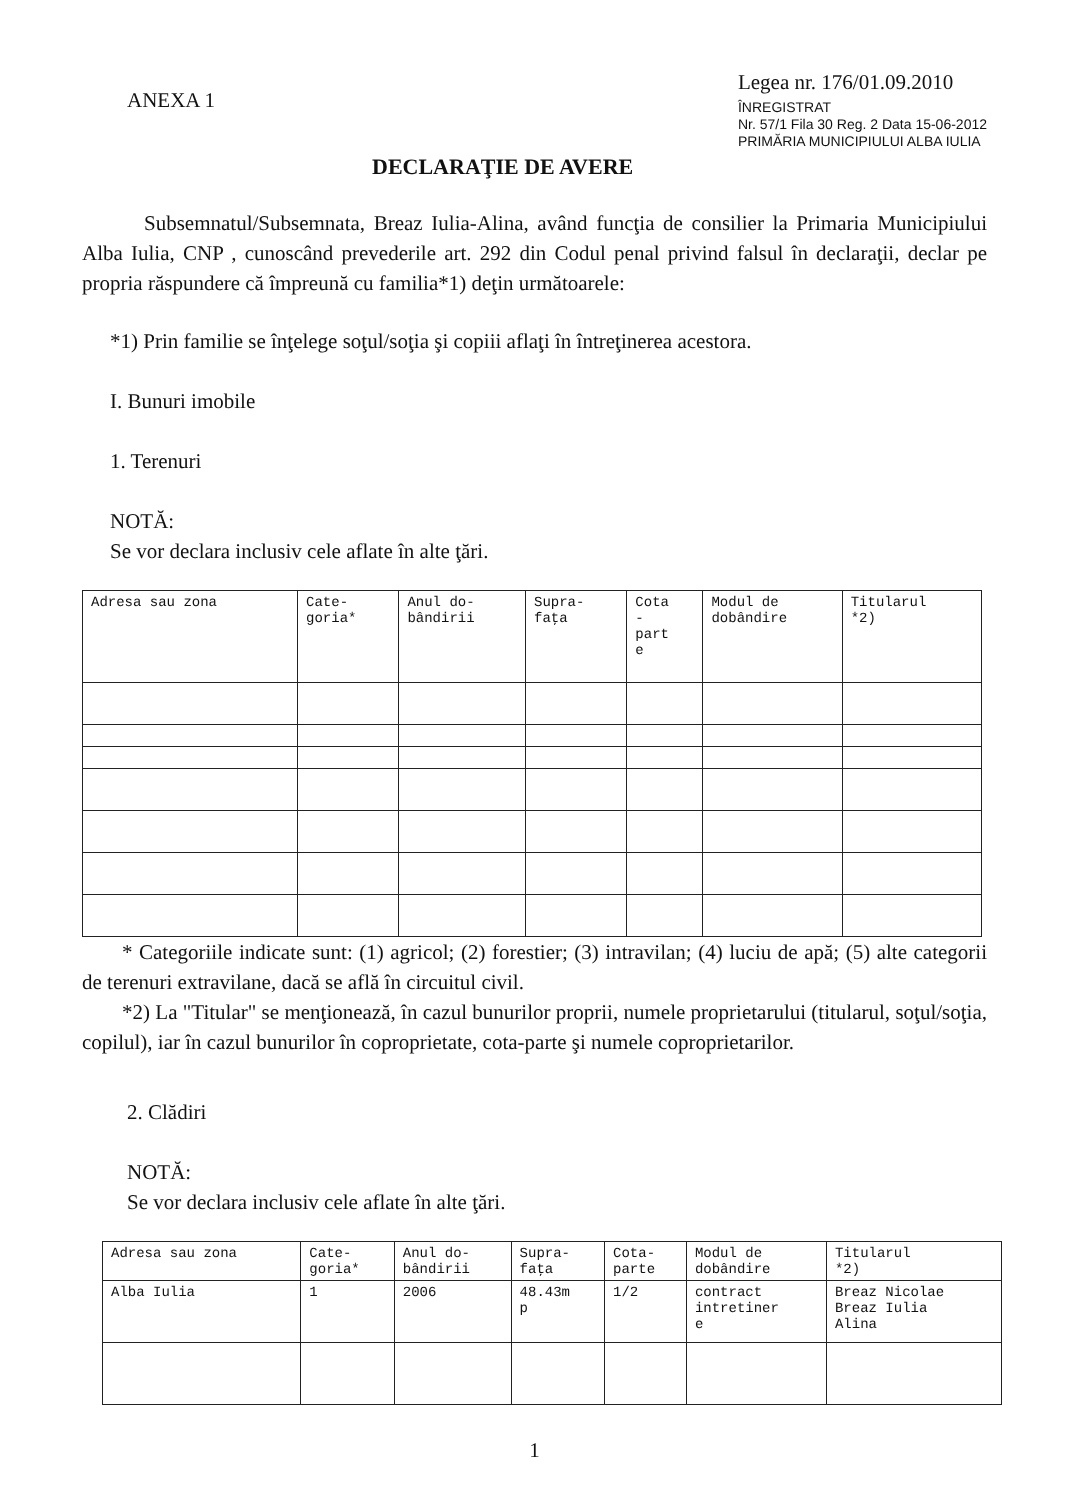ANEXA 1
Legea nr. 176/01.09.2010
ÎNREGISTRAT
Nr. 57/1 Fila 30 Reg. 2 Data 15-06-2012
PRIMĂRIA MUNICIPIULUI ALBA IULIA
DECLARAŢIE DE AVERE
Subsemnatul/Subsemnata, Breaz Iulia-Alina, având funcţia de consilier la Primaria Municipiului Alba Iulia, CNP , cunoscând prevederile art. 292 din Codul penal privind falsul în declaraţii, declar pe propria răspundere că împreună cu familia*1) deţin următoarele:
*1) Prin familie se înţelege soţul/soţia şi copiii aflaţi în întreţinerea acestora.
I. Bunuri imobile
1. Terenuri
NOTĂ:
Se vor declara inclusiv cele aflate în alte ţări.
| Adresa sau zona | Cate- goria* | Anul do- bândirii | Supra- faţa | Cota - part e | Modul de dobândire | Titularul *2) |
| --- | --- | --- | --- | --- | --- | --- |
* Categoriile indicate sunt: (1) agricol; (2) forestier; (3) intravilan; (4) luciu de apă; (5) alte categorii de terenuri extravilane, dacă se află în circuitul civil.
*2) La "Titular" se menţionează, în cazul bunurilor proprii, numele proprietarului (titularul, soţul/soţia, copilul), iar în cazul bunurilor în coproprietate, cota-parte şi numele coproprietarilor.
2. Clădiri
NOTĂ:
Se vor declara inclusiv cele aflate în alte ţări.
| Adresa sau zona | Cate- goria* | Anul do- bândirii | Supra- faţa | Cota- parte | Modul de dobândire | Titularul *2) |
| --- | --- | --- | --- | --- | --- | --- |
| Alba Iulia | 1 | 2006 | 48.43m p | 1/2 | contract intretiner e | Breaz Nicolae Breaz Iulia Alina |
1